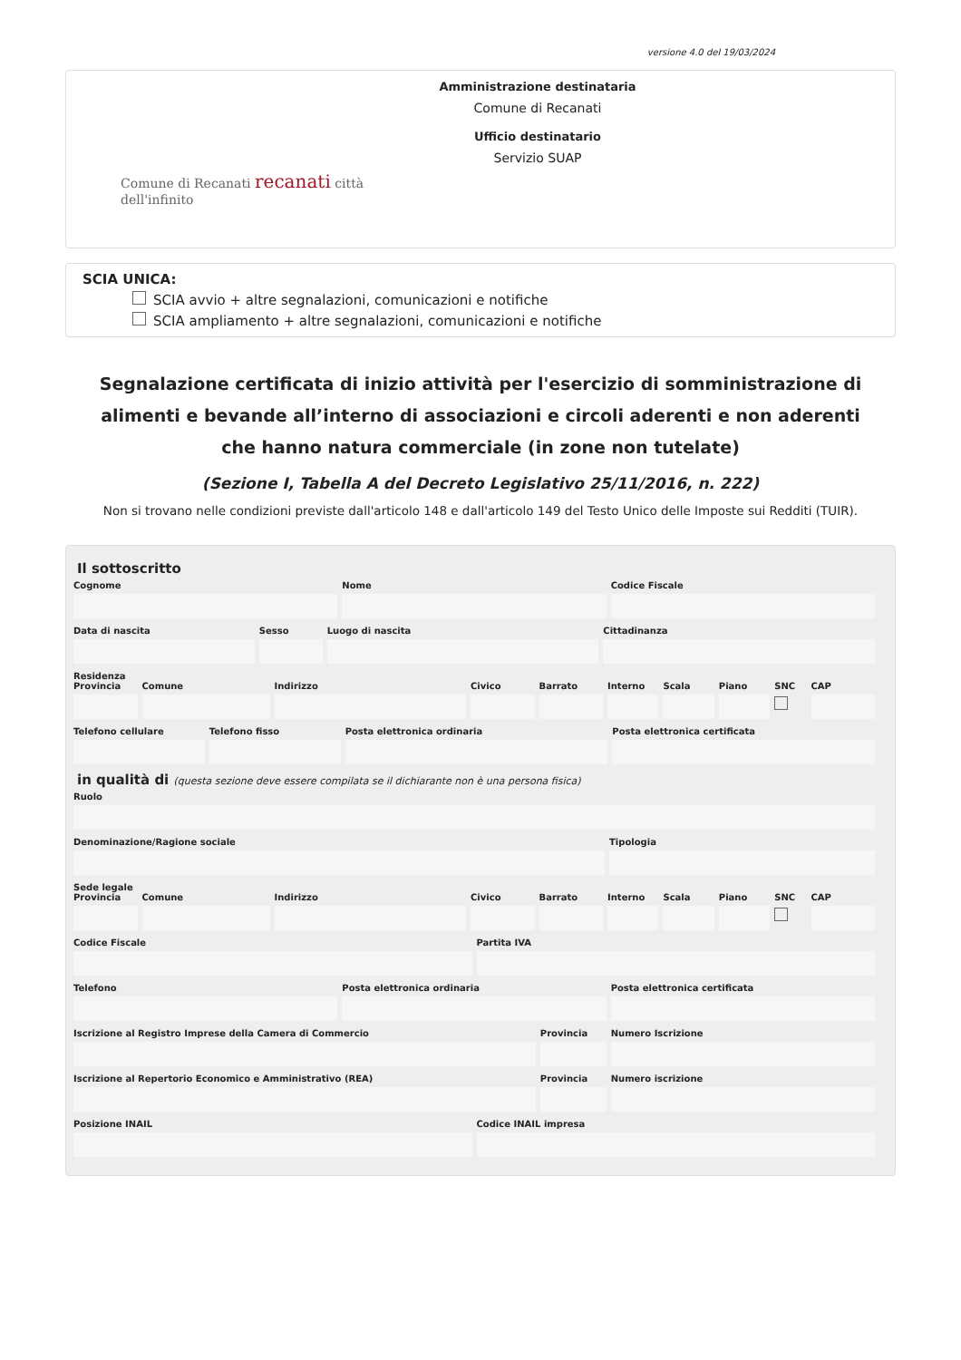versione 4.0 del 19/03/2024
Comune di Recanati recanati città dell'infinito
Amministrazione destinataria
Comune di Recanati
Ufficio destinatario
Servizio SUAP
SCIA UNICA:
SCIA avvio + altre segnalazioni, comunicazioni e notifiche
SCIA ampliamento + altre segnalazioni, comunicazioni e notifiche
Segnalazione certificata di inizio attività per l'esercizio di somministrazione di alimenti e bevande all’interno di associazioni e circoli aderenti e non aderenti che hanno natura commerciale (in zone non tutelate)
(Sezione I, Tabella A del Decreto Legislativo 25/11/2016, n. 222)
Non si trovano nelle condizioni previste dall'articolo 148 e dall'articolo 149 del Testo Unico delle Imposte sui Redditi (TUIR).
Il sottoscritto
Cognome Nome Codice Fiscale
Data di nascita Sesso Luogo di nascita Cittadinanza
Residenza
Provincia Comune Indirizzo Civico Barrato Interno Scala Piano SNC CAP
Telefono cellulare Telefono fisso Posta elettronica ordinaria Posta elettronica certificata
in qualità di (questa sezione deve essere compilata se il dichiarante non è una persona fisica)
Ruolo
Denominazione/Ragione sociale Tipologia
Sede legale
Provincia Comune Indirizzo Civico Barrato Interno Scala Piano SNC CAP
Codice Fiscale Partita IVA
Telefono Posta elettronica ordinaria Posta elettronica certificata
Iscrizione al Registro Imprese della Camera di Commercio
Provincia Numero Iscrizione
Iscrizione al Repertorio Economico e Amministrativo (REA)
Provincia Numero iscrizione
Posizione INAIL Codice INAIL impresa